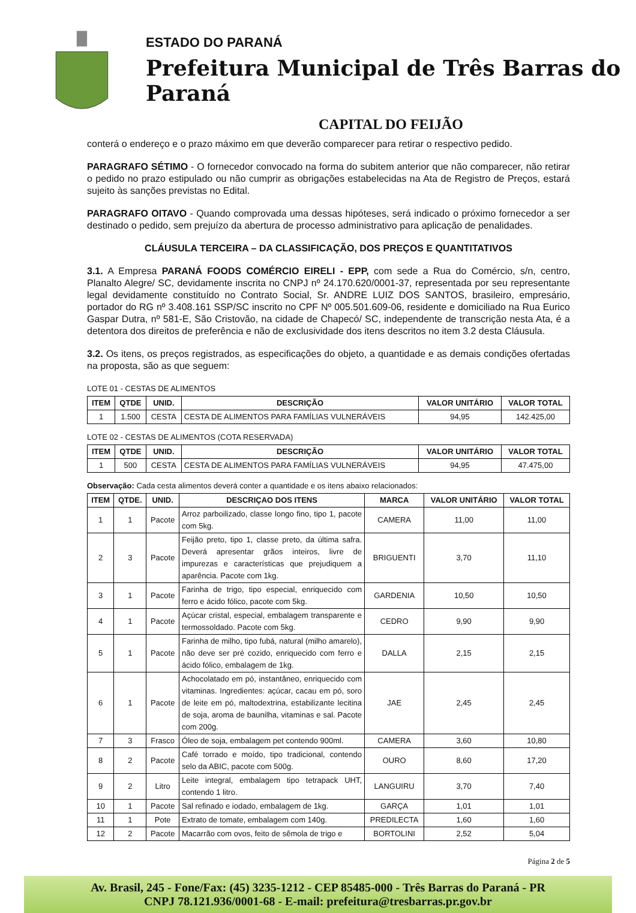ESTADO DO PARANÁ
Prefeitura Municipal de Três Barras do Paraná
CAPITAL DO FEIJÃO
conterá o endereço e o prazo máximo em que deverão comparecer para retirar o respectivo pedido.
PARAGRAFO SÉTIMO - O fornecedor convocado na forma do subitem anterior que não comparecer, não retirar o pedido no prazo estipulado ou não cumprir as obrigações estabelecidas na Ata de Registro de Preços, estará sujeito às sanções previstas no Edital.
PARAGRAFO OITAVO - Quando comprovada uma dessas hipóteses, será indicado o próximo fornecedor a ser destinado o pedido, sem prejuízo da abertura de processo administrativo para aplicação de penalidades.
CLÁUSULA TERCEIRA – DA CLASSIFICAÇÃO, DOS PREÇOS E QUANTITATIVOS
3.1. A Empresa PARANÁ FOODS COMÉRCIO EIRELI - EPP, com sede a Rua do Comércio, s/n, centro, Planalto Alegre/ SC, devidamente inscrita no CNPJ nº 24.170.620/0001-37, representada por seu representante legal devidamente constituído no Contrato Social, Sr. ANDRE LUIZ DOS SANTOS, brasileiro, empresário, portador do RG nº 3.408.161 SSP/SC inscrito no CPF Nº 005.501.609-06, residente e domiciliado na Rua Eurico Gaspar Dutra, nº 581-E, São Cristovão, na cidade de Chapecó/ SC, independente de transcrição nesta Ata, é a detentora dos direitos de preferência e não de exclusividade dos itens descritos no item 3.2 desta Cláusula.
3.2. Os itens, os preços registrados, as especificações do objeto, a quantidade e as demais condições ofertadas na proposta, são as que seguem:
LOTE 01 - CESTAS DE ALIMENTOS
| ITEM | QTDE | UNID. | DESCRIÇÃO | VALOR UNITÁRIO | VALOR TOTAL |
| --- | --- | --- | --- | --- | --- |
| 1 | 1.500 | CESTA | CESTA DE ALIMENTOS PARA FAMÍLIAS VULNERÁVEIS | 94,95 | 142.425,00 |
LOTE 02 - CESTAS DE ALIMENTOS (COTA RESERVADA)
| ITEM | QTDE | UNID. | DESCRIÇÃO | VALOR UNITÁRIO | VALOR TOTAL |
| --- | --- | --- | --- | --- | --- |
| 1 | 500 | CESTA | CESTA DE ALIMENTOS PARA FAMÍLIAS VULNERÁVEIS | 94,95 | 47.475,00 |
Observação: Cada cesta alimentos deverá conter a quantidade e os itens abaixo relacionados:
| ITEM | QTDE. | UNID. | DESCRIÇAO DOS ITENS | MARCA | VALOR UNITÁRIO | VALOR TOTAL |
| --- | --- | --- | --- | --- | --- | --- |
| 1 | 1 | Pacote | Arroz parboilizado, classe longo fino, tipo 1, pacote com 5kg. | CAMERA | 11,00 | 11,00 |
| 2 | 3 | Pacote | Feijão preto, tipo 1, classe preto, da última safra. Deverá apresentar grãos inteiros, livre de impurezas e características que prejudiquem a aparência. Pacote com 1kg. | BRIGUENTI | 3,70 | 11,10 |
| 3 | 1 | Pacote | Farinha de trigo, tipo especial, enriquecido com ferro e ácido fólico, pacote com 5kg. | GARDENIA | 10,50 | 10,50 |
| 4 | 1 | Pacote | Açúcar cristal, especial, embalagem transparente e termossoldado. Pacote com 5kg. | CEDRO | 9,90 | 9,90 |
| 5 | 1 | Pacote | Farinha de milho, tipo fubá, natural (milho amarelo), não deve ser pré cozido, enriquecido com ferro e ácido fólico, embalagem de 1kg. | DALLA | 2,15 | 2,15 |
| 6 | 1 | Pacote | Achocolatado em pó, instantâneo, enriquecido com vitaminas. Ingredientes: açúcar, cacau em pó, soro de leite em pó, maltodextrina, estabilizante lecitina de soja, aroma de baunilha, vitaminas e sal. Pacote com 200g. | JAE | 2,45 | 2,45 |
| 7 | 3 | Frasco | Óleo de soja, embalagem pet contendo 900ml. | CAMERA | 3,60 | 10,80 |
| 8 | 2 | Pacote | Café torrado e moído, tipo tradicional, contendo selo da ABIC, pacote com 500g. | OURO | 8,60 | 17,20 |
| 9 | 2 | Litro | Leite integral, embalagem tipo tetrapack UHT, contendo 1 litro. | LANGUIRU | 3,70 | 7,40 |
| 10 | 1 | Pacote | Sal refinado e iodado, embalagem de 1kg. | GARÇA | 1,01 | 1,01 |
| 11 | 1 | Pote | Extrato de tomate, embalagem com 140g. | PREDILECTA | 1,60 | 1,60 |
| 12 | 2 | Pacote | Macarrão com ovos, feito de sêmola de trigo e | BORTOLINI | 2,52 | 5,04 |
Página 2 de 5
Av. Brasil, 245 - Fone/Fax: (45) 3235-1212 - CEP 85485-000 - Três Barras do Paraná - PR
CNPJ 78.121.936/0001-68 - E-mail: prefeitura@tresbarras.pr.gov.br